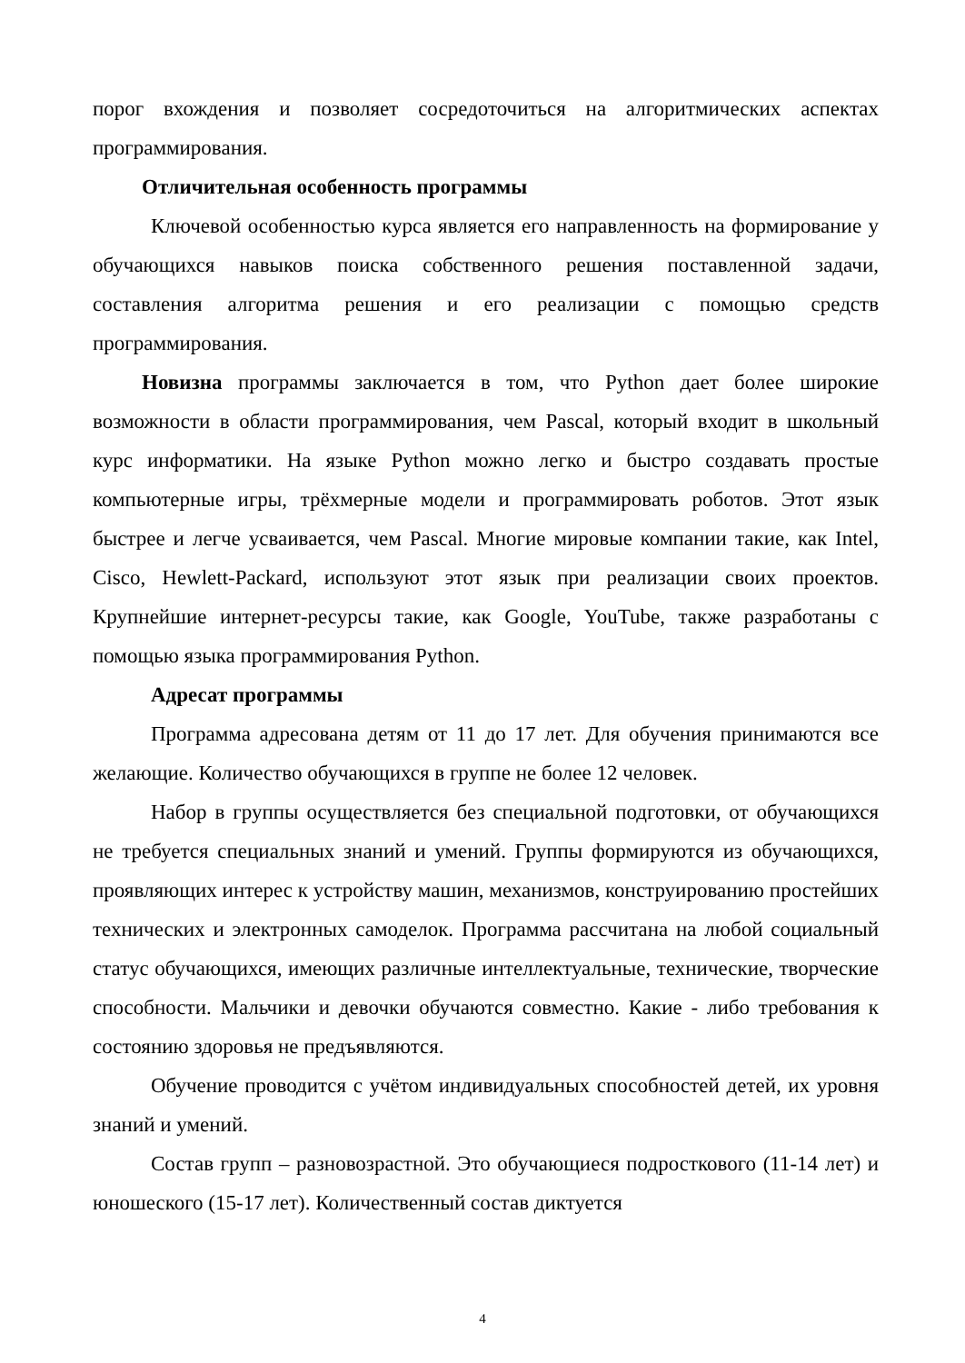порог вхождения и позволяет сосредоточиться на алгоритмических аспектах программирования.
Отличительная особенность программы
Ключевой особенностью курса является его направленность на формирование у обучающихся навыков поиска собственного решения поставленной задачи, составления алгоритма решения и его реализации с помощью средств программирования.
Новизна программы заключается в том, что Python дает более широкие возможности в области программирования, чем Pascal, который входит в школьный курс информатики. На языке Python можно легко и быстро создавать простые компьютерные игры, трёхмерные модели и программировать роботов. Этот язык быстрее и легче усваивается, чем Pascal. Многие мировые компании такие, как Intel, Cisco, Hewlett-Packard, используют этот язык при реализации своих проектов. Крупнейшие интернет-ресурсы такие, как Google, YouTube, также разработаны с помощью языка программирования Python.
Адресат программы
Программа адресована детям от 11 до 17 лет. Для обучения принимаются все желающие. Количество обучающихся в группе не более 12 человек.
Набор в группы осуществляется без специальной подготовки, от обучающихся не требуется специальных знаний и умений. Группы формируются из обучающихся, проявляющих интерес к устройству машин, механизмов, конструированию простейших технических и электронных самоделок. Программа рассчитана на любой социальный статус обучающихся, имеющих различные интеллектуальные, технические, творческие способности. Мальчики и девочки обучаются совместно. Какие - либо требования к состоянию здоровья не предъявляются.
Обучение проводится с учётом индивидуальных способностей детей, их уровня знаний и умений.
Состав групп – разновозрастной. Это обучающиеся подросткового (11-14 лет) и юношеского (15-17 лет). Количественный состав диктуется
4